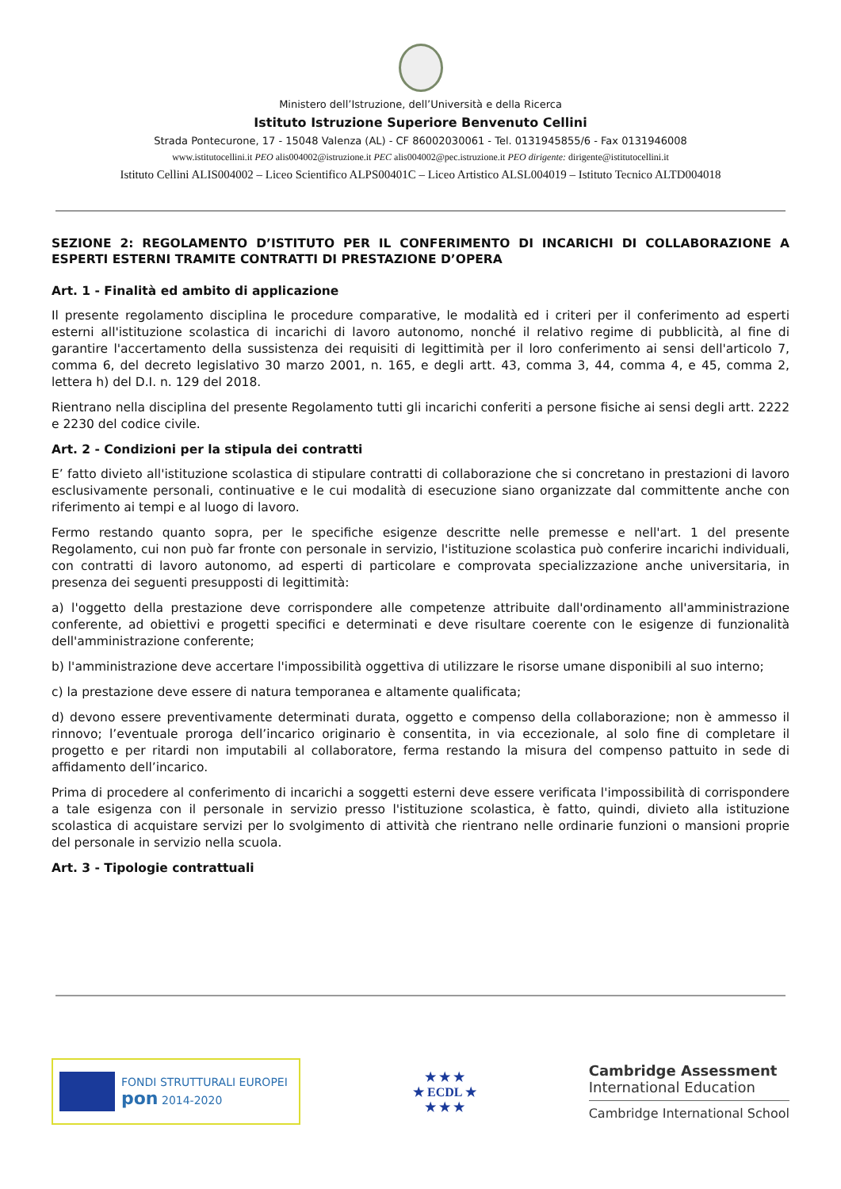Ministero dell’Istruzione, dell’Università e della Ricerca
Istituto Istruzione Superiore Benvenuto Cellini
Strada Pontecurone, 17 - 15048 Valenza (AL) - CF 86002030061 - Tel. 0131945855/6 - Fax 0131946008
www.istitutocellini.it PEO alis004002@istruzione.it PEC alis004002@pec.istruzione.it PEO dirigente: dirigente@istitutocellini.it
Istituto Cellini ALIS004002 – Liceo Scientifico ALPS00401C – Liceo Artistico ALSL004019 – Istituto Tecnico ALTD004018
SEZIONE 2: REGOLAMENTO D’ISTITUTO PER IL CONFERIMENTO DI INCARICHI DI COLLABORAZIONE A ESPERTI ESTERNI TRAMITE CONTRATTI DI PRESTAZIONE D’OPERA
Art. 1 - Finalità ed ambito di applicazione
Il presente regolamento disciplina le procedure comparative, le modalità ed i criteri per il conferimento ad esperti esterni all'istituzione scolastica di incarichi di lavoro autonomo, nonché il relativo regime di pubblicità, al fine di garantire l'accertamento della sussistenza dei requisiti di legittimità per il loro conferimento ai sensi dell'articolo 7, comma 6, del decreto legislativo 30 marzo 2001, n. 165, e degli artt. 43, comma 3, 44, comma 4, e 45, comma 2, lettera h) del D.I. n. 129 del 2018.
Rientrano nella disciplina del presente Regolamento tutti gli incarichi conferiti a persone fisiche ai sensi degli artt. 2222 e 2230 del codice civile.
Art. 2 - Condizioni per la stipula dei contratti
E’ fatto divieto all'istituzione scolastica di stipulare contratti di collaborazione che si concretano in prestazioni di lavoro esclusivamente personali, continuative e le cui modalità di esecuzione siano organizzate dal committente anche con riferimento ai tempi e al luogo di lavoro.
Fermo restando quanto sopra, per le specifiche esigenze descritte nelle premesse e nell'art. 1 del presente Regolamento, cui non può far fronte con personale in servizio, l'istituzione scolastica può conferire incarichi individuali, con contratti di lavoro autonomo, ad esperti di particolare e comprovata specializzazione anche universitaria, in presenza dei seguenti presupposti di legittimità:
a) l'oggetto della prestazione deve corrispondere alle competenze attribuite dall'ordinamento all'amministrazione conferente, ad obiettivi e progetti specifici e determinati e deve risultare coerente con le esigenze di funzionalità dell'amministrazione conferente;
b) l'amministrazione deve accertare l'impossibilità oggettiva di utilizzare le risorse umane disponibili al suo interno;
c) la prestazione deve essere di natura temporanea e altamente qualificata;
d) devono essere preventivamente determinati durata, oggetto e compenso della collaborazione; non è ammesso il rinnovo; l’eventuale proroga dell’incarico originario è consentita, in via eccezionale, al solo fine di completare il progetto e per ritardi non imputabili al collaboratore, ferma restando la misura del compenso pattuito in sede di affidamento dell’incarico.
Prima di procedere al conferimento di incarichi a soggetti esterni deve essere verificata l'impossibilità di corrispondere a tale esigenza con il personale in servizio presso l'istituzione scolastica, è fatto, quindi, divieto alla istituzione scolastica di acquistare servizi per lo svolgimento di attività che rientrano nelle ordinarie funzioni o mansioni proprie del personale in servizio nella scuola.
Art. 3 - Tipologie contrattuali
FONDI STRUTTURALI EUROPEI
pon 2014-2020
★ ★ ★
★ ECDL ★
★ ★ ★
Cambridge Assessment
International Education
Cambridge International School